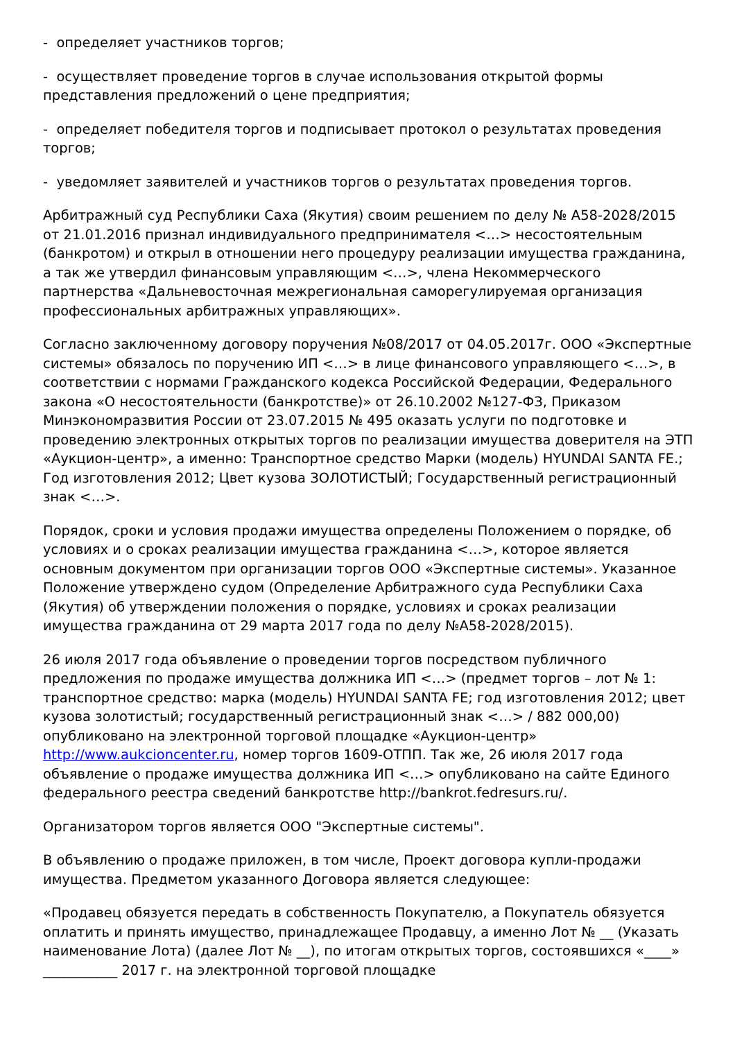- определяет участников торгов;
- осуществляет проведение торгов в случае использования открытой формы представления предложений о цене предприятия;
- определяет победителя торгов и подписывает протокол о результатах проведения торгов;
- уведомляет заявителей и участников торгов о результатах проведения торгов.
Арбитражный суд Республики Саха (Якутия) своим решением по делу № А58-2028/2015 от 21.01.2016 признал индивидуального предпринимателя <…> несостоятельным (банкротом) и открыл в отношении него процедуру реализации имущества гражданина, а так же утвердил финансовым управляющим <…>, члена Некоммерческого партнерства «Дальневосточная межрегиональная саморегулируемая организация профессиональных арбитражных управляющих».
Согласно заключенному договору поручения №08/2017 от 04.05.2017г. ООО «Экспертные системы» обязалось по поручению ИП <…> в лице финансового управляющего <…>, в соответствии с нормами Гражданского кодекса Российской Федерации, Федерального закона «О несостоятельности (банкротстве)» от 26.10.2002 №127-ФЗ, Приказом Минэкономразвития России от 23.07.2015 № 495 оказать услуги по подготовке и проведению электронных открытых торгов по реализации имущества доверителя на ЭТП «Аукцион-центр», а именно: Транспортное средство Марки (модель) HYUNDAI SANTA FE.; Год изготовления 2012; Цвет кузова ЗОЛОТИСТЫЙ; Государственный регистрационный знак <…>.
Порядок, сроки и условия продажи имущества определены Положением о порядке, об условиях и о сроках реализации имущества гражданина <…>, которое является основным документом при организации торгов ООО «Экспертные системы». Указанное Положение утверждено судом (Определение Арбитражного суда Республики Саха (Якутия) об утверждении положения о порядке, условиях и сроках реализации имущества гражданина от 29 марта 2017 года по делу №А58-2028/2015).
26 июля 2017 года объявление о проведении торгов посредством публичного предложения по продаже имущества должника ИП <…> (предмет торгов – лот № 1: транспортное средство: марка (модель) HYUNDAI SANTA FE; год изготовления 2012; цвет кузова золотистый; государственный регистрационный знак <…> / 882 000,00) опубликовано на электронной торговой площадке «Аукцион-центр» http://www.aukcioncenter.ru, номер торгов 1609-ОТПП. Так же, 26 июля 2017 года объявление о продаже имущества должника ИП <…> опубликовано на сайте Единого федерального реестра сведений банкротстве http://bankrot.fedresurs.ru/.
Организатором торгов является ООО "Экспертные системы".
В объявлению о продаже приложен, в том числе, Проект договора купли-продажи имущества. Предметом указанного Договора является следующее:
«Продавец обязуется передать в собственность Покупателю, а Покупатель обязуется оплатить и принять имущество, принадлежащее Продавцу, а именно Лот № __ (Указать наименование Лота) (далее Лот № __), по итогам открытых торгов, состоявшихся «____» ___________ 2017 г. на электронной торговой площадке